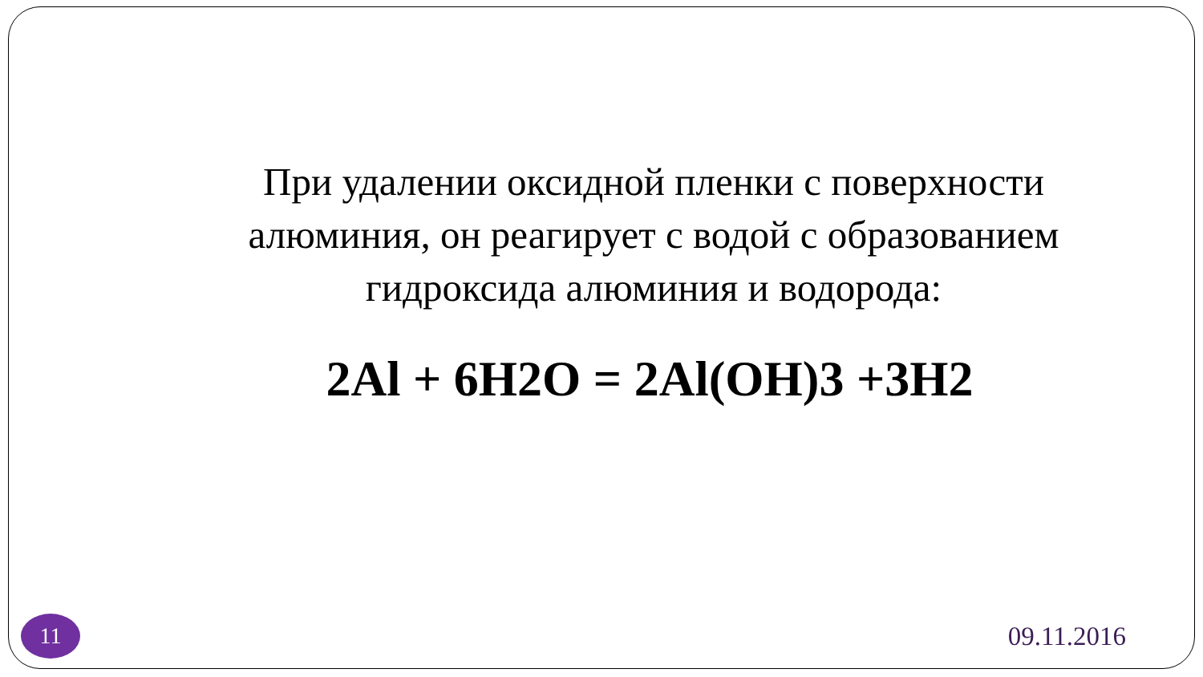При удалении оксидной пленки с поверхности алюминия, он реагирует с водой с образованием гидроксида алюминия и водорода:
2Al + 6H2O = 2Al(OH)3 +3H2
11
09.11.2016